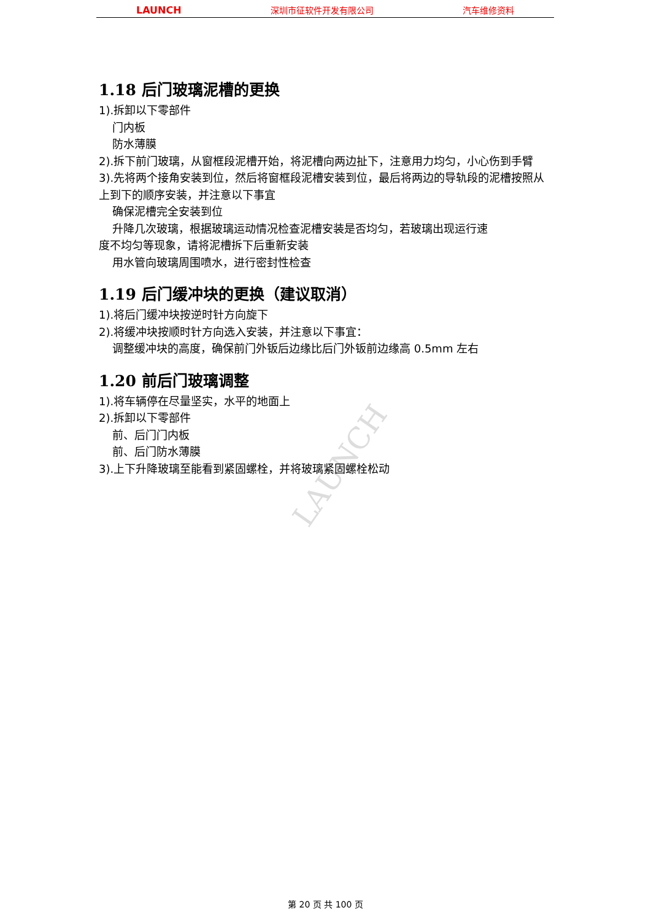LAUNCH 深圳市征软件开发有限公司 汽车维修资料
LAUNCH
1.18 后门玻璃泥槽的更换
1).拆卸以下零部件
门内板
防水薄膜
2).拆下前门玻璃，从窗框段泥槽开始，将泥槽向两边扯下，注意用力均匀，小心伤到手臂
3).先将两个接角安装到位，然后将窗框段泥槽安装到位，最后将两边的导轨段的泥槽按照从上到下的顺序安装，并注意以下事宜
确保泥槽完全安装到位
升降几次玻璃，根据玻璃运动情况检查泥槽安装是否均匀，若玻璃出现运行速
度不均匀等现象，请将泥槽拆下后重新安装
用水管向玻璃周围喷水，进行密封性检查
1.19 后门缓冲块的更换（建议取消）
1).将后门缓冲块按逆时针方向旋下
2).将缓冲块按顺时针方向选入安装，并注意以下事宜：
调整缓冲块的高度，确保前门外钣后边缘比后门外钣前边缘高 0.5mm 左右
1.20 前后门玻璃调整
1).将车辆停在尽量坚实，水平的地面上
2).拆卸以下零部件
前、后门门内板
前、后门防水薄膜
3).上下升降玻璃至能看到紧固螺栓，并将玻璃紧固螺栓松动
第 20 页 共 100 页